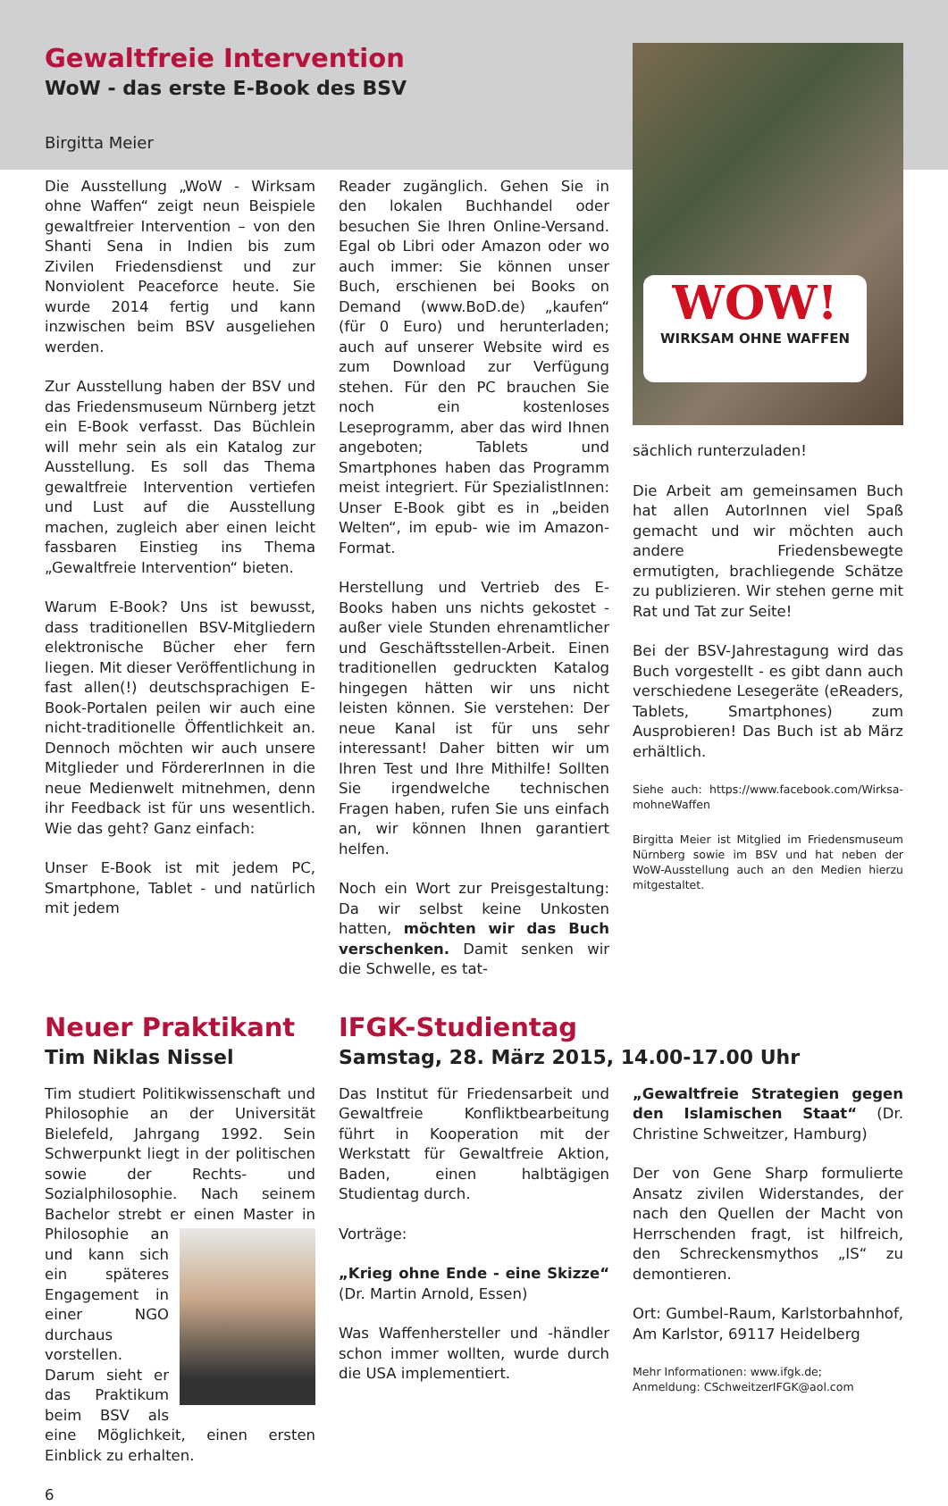Gewaltfreie Intervention
WoW - das erste E-Book des BSV
Birgitta Meier
Die Ausstellung „WoW - Wirksam ohne Waffen“ zeigt neun Beispiele gewaltfreier Intervention – von den Shanti Sena in Indien bis zum Zivilen Friedensdienst und zur Nonviolent Peaceforce heute. Sie wurde 2014 fertig und kann inzwischen beim BSV ausgeliehen werden.
Zur Ausstellung haben der BSV und das Friedensmuseum Nürnberg jetzt ein E-Book verfasst. Das Büchlein will mehr sein als ein Katalog zur Ausstellung. Es soll das Thema gewaltfreie Intervention vertiefen und Lust auf die Ausstellung machen, zugleich aber einen leicht fassbaren Einstieg ins Thema „Gewaltfreie Intervention“ bieten.
Warum E-Book? Uns ist bewusst, dass traditionellen BSV-Mitgliedern elektronische Bücher eher fern liegen. Mit dieser Veröffentlichung in fast allen(!) deutschsprachigen E-Book-Portalen peilen wir auch eine nicht-traditionelle Öffentlichkeit an. Dennoch möchten wir auch unsere Mitglieder und FördererInnen in die neue Medienwelt mitnehmen, denn ihr Feedback ist für uns wesentlich. Wie das geht? Ganz einfach:
Unser E-Book ist mit jedem PC, Smartphone, Tablet - und natürlich mit jedem
Reader zugänglich. Gehen Sie in den lokalen Buchhandel oder besuchen Sie Ihren Online-Versand. Egal ob Libri oder Amazon oder wo auch immer: Sie können unser Buch, erschienen bei Books on Demand (www.BoD.de) „kaufen“ (für 0 Euro) und herunterladen; auch auf unserer Website wird es zum Download zur Verfügung stehen. Für den PC brauchen Sie noch ein kostenloses Leseprogramm, aber das wird Ihnen angeboten; Tablets und Smartphones haben das Programm meist integriert. Für SpezialistInnen: Unser E-Book gibt es in „beiden Welten“, im epub- wie im Amazon-Format.
Herstellung und Vertrieb des E-Books haben uns nichts gekostet - außer viele Stunden ehrenamtlicher und Geschäftsstellen-Arbeit. Einen traditionellen gedruckten Katalog hingegen hätten wir uns nicht leisten können. Sie verstehen: Der neue Kanal ist für uns sehr interessant! Daher bitten wir um Ihren Test und Ihre Mithilfe! Sollten Sie irgendwelche technischen Fragen haben, rufen Sie uns einfach an, wir können Ihnen garantiert helfen.
Noch ein Wort zur Preisgestaltung: Da wir selbst keine Unkosten hatten, möchten wir das Buch verschenken. Damit senken wir die Schwelle, es tat-
WOW!
WIRKSAM OHNE WAFFEN
sächlich runterzuladen!
Die Arbeit am gemeinsamen Buch hat allen AutorInnen viel Spaß gemacht und wir möchten auch andere Friedensbewegte ermutigten, brachliegende Schätze zu publizieren. Wir stehen gerne mit Rat und Tat zur Seite!
Bei der BSV-Jahrestagung wird das Buch vorgestellt - es gibt dann auch verschiedene Lesegeräte (eReaders, Tablets, Smartphones) zum Ausprobieren! Das Buch ist ab März erhältlich.
Siehe auch: https://www.facebook.com/Wirksa-mohneWaffen
Birgitta Meier ist Mitglied im Friedensmuseum Nürnberg sowie im BSV und hat neben der WoW-Ausstellung auch an den Medien hierzu mitgestaltet.
Neuer Praktikant
Tim Niklas Nissel
Tim studiert Politikwissenschaft und Philosophie an der Universität Bielefeld, Jahrgang 1992. Sein Schwerpunkt liegt in der politischen sowie der Rechts- und Sozialphilosophie. Nach seinem Bachelor strebt er einen Master in Philosophie an und kann sich ein späteres Engagement in einer NGO durchaus vorstellen. Darum sieht er das Praktikum beim BSV als eine Möglichkeit, einen ersten Einblick zu erhalten.
6
IFGK-Studientag
Samstag, 28. März 2015, 14.00-17.00 Uhr
Das Institut für Friedensarbeit und Gewaltfreie Konfliktbearbeitung führt in Kooperation mit der Werkstatt für Gewaltfreie Aktion, Baden, einen halbtägigen Studientag durch.
Vorträge:
„Krieg ohne Ende - eine Skizze“ (Dr. Martin Arnold, Essen)
Was Waffenhersteller und -händler schon immer wollten, wurde durch die USA implementiert.
„Gewaltfreie Strategien gegen den Islamischen Staat“ (Dr. Christine Schweitzer, Hamburg)
Der von Gene Sharp formulierte Ansatz zivilen Widerstandes, der nach den Quellen der Macht von Herrschenden fragt, ist hilfreich, den Schreckensmythos „IS“ zu demontieren.
Ort: Gumbel-Raum, Karlstorbahnhof, Am Karlstor, 69117 Heidelberg
Mehr Informationen: www.ifgk.de;
Anmeldung: CSchweitzerIFGK@aol.com